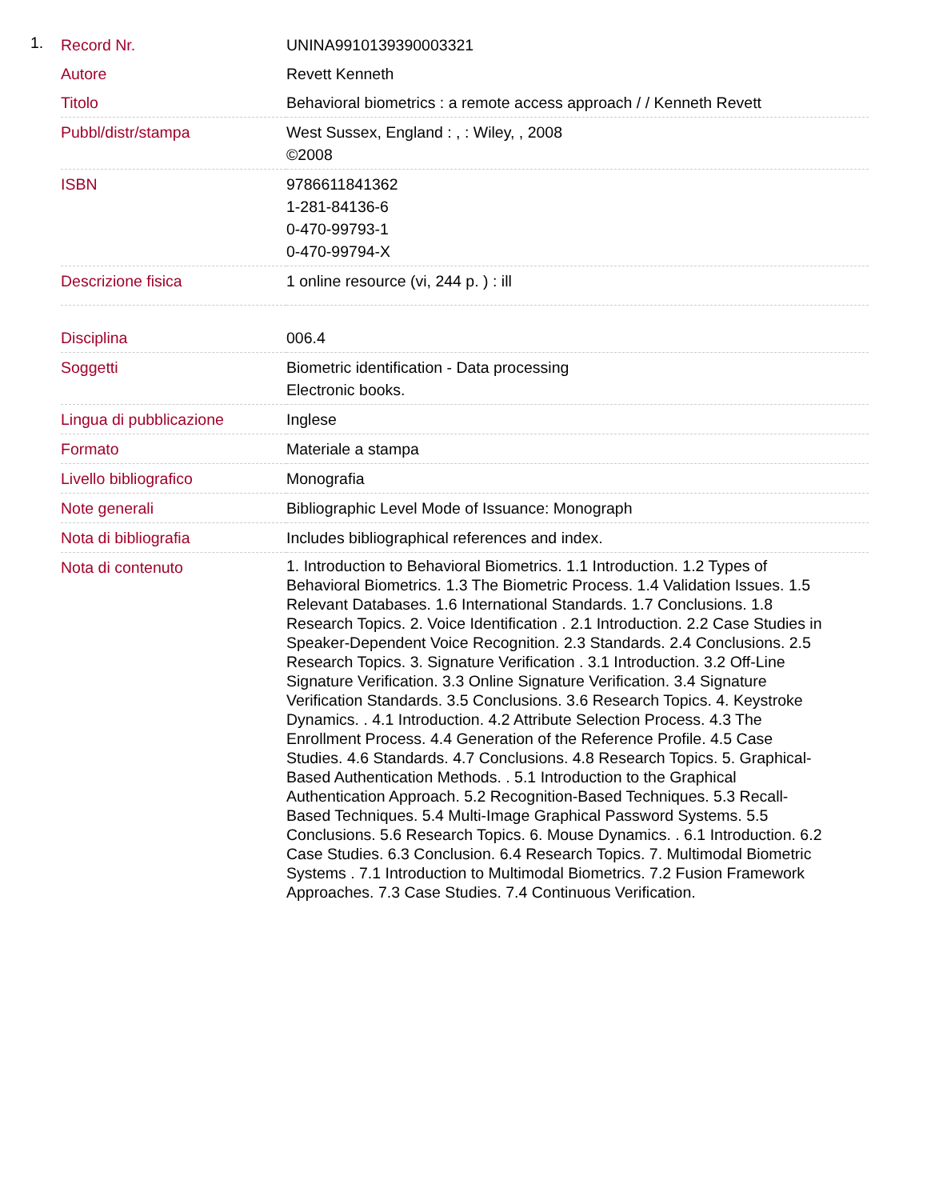1.
| Record Nr. | UNINA9910139390003321 |
| Autore | Revett Kenneth |
| Titolo | Behavioral biometrics : a remote access approach / / Kenneth Revett |
| Pubbl/distr/stampa | West Sussex, England : , : Wiley, , 2008 ©2008 |
| ISBN | 9786611841362 1-281-84136-6 0-470-99793-1 0-470-99794-X |
| Descrizione fisica | 1 online resource (vi, 244 p. ) : ill |
| Disciplina | 006.4 |
| Soggetti | Biometric identification - Data processing Electronic books. |
| Lingua di pubblicazione | Inglese |
| Formato | Materiale a stampa |
| Livello bibliografico | Monografia |
| Note generali | Bibliographic Level Mode of Issuance: Monograph |
| Nota di bibliografia | Includes bibliographical references and index. |
| Nota di contenuto | 1. Introduction to Behavioral Biometrics. 1.1 Introduction. 1.2 Types of Behavioral Biometrics. 1.3 The Biometric Process. 1.4 Validation Issues. 1.5 Relevant Databases. 1.6 International Standards. 1.7 Conclusions. 1.8 Research Topics. 2. Voice Identification . 2.1 Introduction. 2.2 Case Studies in Speaker-Dependent Voice Recognition. 2.3 Standards. 2.4 Conclusions. 2.5 Research Topics. 3. Signature Verification . 3.1 Introduction. 3.2 Off-Line Signature Verification. 3.3 Online Signature Verification. 3.4 Signature Verification Standards. 3.5 Conclusions. 3.6 Research Topics. 4. Keystroke Dynamics. . 4.1 Introduction. 4.2 Attribute Selection Process. 4.3 The Enrollment Process. 4.4 Generation of the Reference Profile. 4.5 Case Studies. 4.6 Standards. 4.7 Conclusions. 4.8 Research Topics. 5. Graphical-Based Authentication Methods. . 5.1 Introduction to the Graphical Authentication Approach. 5.2 Recognition-Based Techniques. 5.3 Recall-Based Techniques. 5.4 Multi-Image Graphical Password Systems. 5.5 Conclusions. 5.6 Research Topics. 6. Mouse Dynamics. . 6.1 Introduction. 6.2 Case Studies. 6.3 Conclusion. 6.4 Research Topics. 7. Multimodal Biometric Systems . 7.1 Introduction to Multimodal Biometrics. 7.2 Fusion Framework Approaches. 7.3 Case Studies. 7.4 Continuous Verification. |